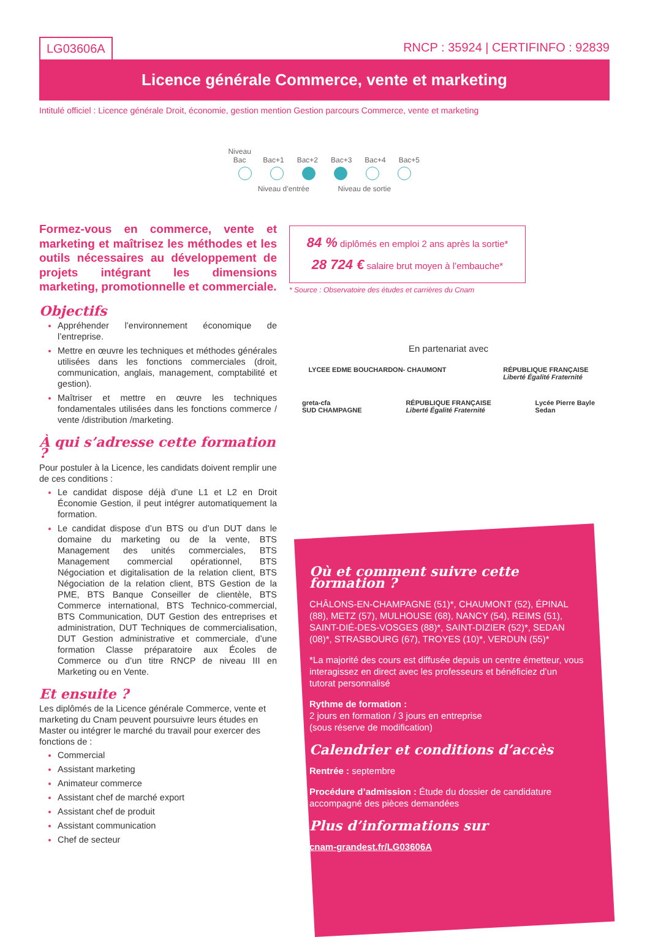LG03606A RNCP : 35924 | CERTIFINFO : 92839
Licence générale Commerce, vente et marketing
Intitulé officiel : Licence générale Droit, économie, gestion mention Gestion parcours Commerce, vente et marketing
Niveau Bac Bac+1 Bac+2 Bac+3 Bac+4 Bac+5
Niveau d’entrée Niveau de sortie
Formez-vous en commerce, vente et marketing et maîtrisez les méthodes et les outils nécessaires au développement de projets intégrant les dimensions marketing, promotionnelle et commerciale.
Objectifs
Appréhender l’environnement économique de l’entreprise.
Mettre en œuvre les techniques et méthodes générales utilisées dans les fonctions commerciales (droit, communication, anglais, management, comptabilité et gestion).
Maîtriser et mettre en œuvre les techniques fondamentales utilisées dans les fonctions commerce / vente /distribution /marketing.
À qui s’adresse cette formation ?
Pour postuler à la Licence, les candidats doivent remplir une de ces conditions :
Le candidat dispose déjà d’une L1 et L2 en Droit Économie Gestion, il peut intégrer automatiquement la formation.
Le candidat dispose d’un BTS ou d’un DUT dans le domaine du marketing ou de la vente, BTS Management des unités commerciales, BTS Management commercial opérationnel, BTS Négociation et digitalisation de la relation client, BTS Négociation de la relation client, BTS Gestion de la PME, BTS Banque Conseiller de clientèle, BTS Commerce international, BTS Technico-commercial, BTS Communication, DUT Gestion des entreprises et administration, DUT Techniques de commercialisation, DUT Gestion administrative et commerciale, d’une formation Classe préparatoire aux Écoles de Commerce ou d’un titre RNCP de niveau III en Marketing ou en Vente.
Et ensuite ?
Les diplômés de la Licence générale Commerce, vente et marketing du Cnam peuvent poursuivre leurs études en Master ou intégrer le marché du travail pour exercer des fonctions de :
Commercial
Assistant marketing
Animateur commerce
Assistant chef de marché export
Assistant chef de produit
Assistant communication
Chef de secteur
84 % diplômés en emploi 2 ans après la sortie*
28 724 € salaire brut moyen à l’embauche*
* Source : Observatoire des études et carrières du Cnam
En partenariat avec
LYCEE EDME BOUCHARDON- CHAUMONT
RÉPUBLIQUE FRANÇAISE
Liberté Égalité Fraternité
greta-cfa
SUD CHAMPAGNE
RÉPUBLIQUE FRANÇAISE
Liberté Égalité Fraternité
Lycée Pierre Bayle
Sedan
Où et comment suivre cette formation ?
CHÂLONS-EN-CHAMPAGNE (51)*, CHAUMONT (52), ÉPINAL (88), METZ (57), MULHOUSE (68), NANCY (54), REIMS (51), SAINT-DIÉ-DES-VOSGES (88)*, SAINT-DIZIER (52)*, SEDAN (08)*, STRASBOURG (67), TROYES (10)*, VERDUN (55)*
*La majorité des cours est diffusée depuis un centre émetteur, vous interagissez en direct avec les professeurs et bénéficiez d’un tutorat personnalisé
Rythme de formation :
2 jours en formation / 3 jours en entreprise
(sous réserve de modification)
Calendrier et conditions d’accès
Rentrée : septembre
Procédure d’admission : Étude du dossier de candidature accompagné des pièces demandées
Plus d’informations sur
cnam-grandest.fr/LG03606A